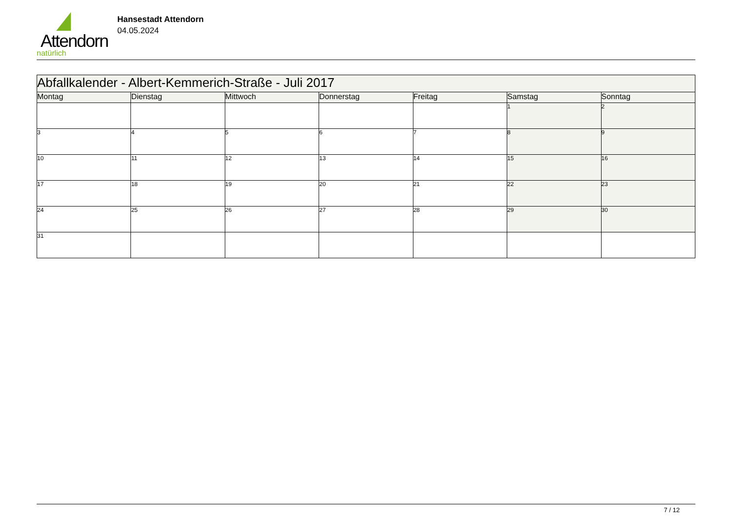Attendorn
natürlich
Hansestadt Attendorn
04.05.2024
| Abfallkalender - Albert-Kemmerich-Straße - Juli 2017 | | | | | | |
| Montag | Dienstag | Mittwoch | Donnerstag | Freitag | Samstag | Sonntag |
| | | | | | 1 | 2 |
| 3 | 4 | 5 | 6 | 7 | 8 | 9 |
| 10 | 11 | 12 | 13 | 14 | 15 | 16 |
| 17 | 18 | 19 | 20 | 21 | 22 | 23 |
| 24 | 25 | 26 | 27 | 28 | 29 | 30 |
| 31 | | | | | | |
7 / 12